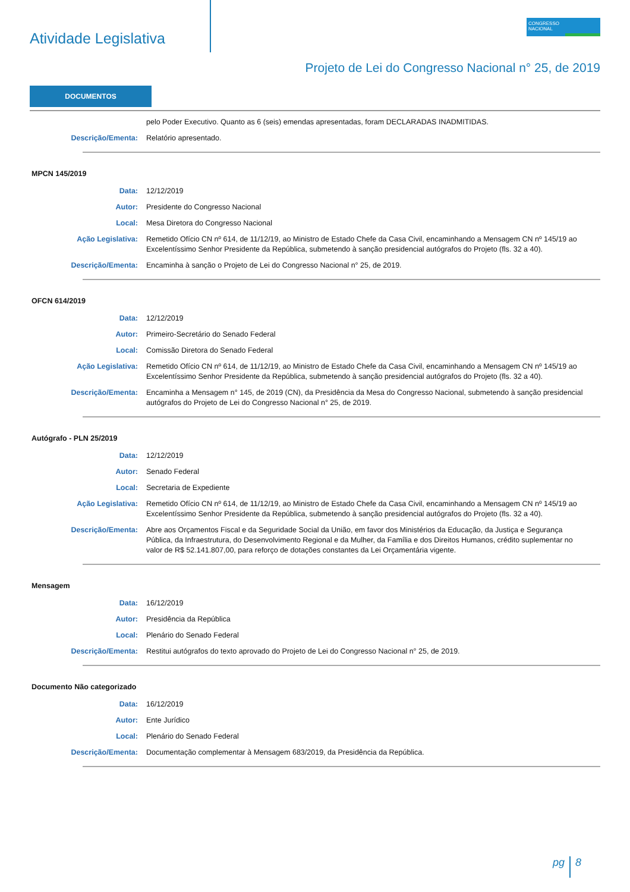Atividade Legislativa
CONGRESSO NACIONAL
Projeto de Lei do Congresso Nacional n° 25, de 2019
DOCUMENTOS
pelo Poder Executivo. Quanto as 6 (seis) emendas apresentadas, foram DECLARADAS INADMITIDAS.
Descrição/Ementa: Relatório apresentado.
MPCN 145/2019
Data: 12/12/2019
Autor: Presidente do Congresso Nacional
Local: Mesa Diretora do Congresso Nacional
Ação Legislativa: Remetido Ofício CN nº 614, de 11/12/19, ao Ministro de Estado Chefe da Casa Civil, encaminhando a Mensagem CN nº 145/19 ao Excelentíssimo Senhor Presidente da República, submetendo à sanção presidencial autógrafos do Projeto (fls. 32 a 40).
Descrição/Ementa: Encaminha à sanção o Projeto de Lei do Congresso Nacional n° 25, de 2019.
OFCN 614/2019
Data: 12/12/2019
Autor: Primeiro-Secretário do Senado Federal
Local: Comissão Diretora do Senado Federal
Ação Legislativa: Remetido Ofício CN nº 614, de 11/12/19, ao Ministro de Estado Chefe da Casa Civil, encaminhando a Mensagem CN nº 145/19 ao Excelentíssimo Senhor Presidente da República, submetendo à sanção presidencial autógrafos do Projeto (fls. 32 a 40).
Descrição/Ementa: Encaminha a Mensagem n° 145, de 2019 (CN), da Presidência da Mesa do Congresso Nacional, submetendo à sanção presidencial autógrafos do Projeto de Lei do Congresso Nacional n° 25, de 2019.
Autógrafo - PLN 25/2019
Data: 12/12/2019
Autor: Senado Federal
Local: Secretaria de Expediente
Ação Legislativa: Remetido Ofício CN nº 614, de 11/12/19, ao Ministro de Estado Chefe da Casa Civil, encaminhando a Mensagem CN nº 145/19 ao Excelentíssimo Senhor Presidente da República, submetendo à sanção presidencial autógrafos do Projeto (fls. 32 a 40).
Descrição/Ementa: Abre aos Orçamentos Fiscal e da Seguridade Social da União, em favor dos Ministérios da Educação, da Justiça e Segurança Pública, da Infraestrutura, do Desenvolvimento Regional e da Mulher, da Família e dos Direitos Humanos, crédito suplementar no valor de R$ 52.141.807,00, para reforço de dotações constantes da Lei Orçamentária vigente.
Mensagem
Data: 16/12/2019
Autor: Presidência da República
Local: Plenário do Senado Federal
Descrição/Ementa: Restitui autógrafos do texto aprovado do Projeto de Lei do Congresso Nacional n° 25, de 2019.
Documento Não categorizado
Data: 16/12/2019
Autor: Ente Jurídico
Local: Plenário do Senado Federal
Descrição/Ementa: Documentação complementar à Mensagem 683/2019, da Presidência da República.
pg 8